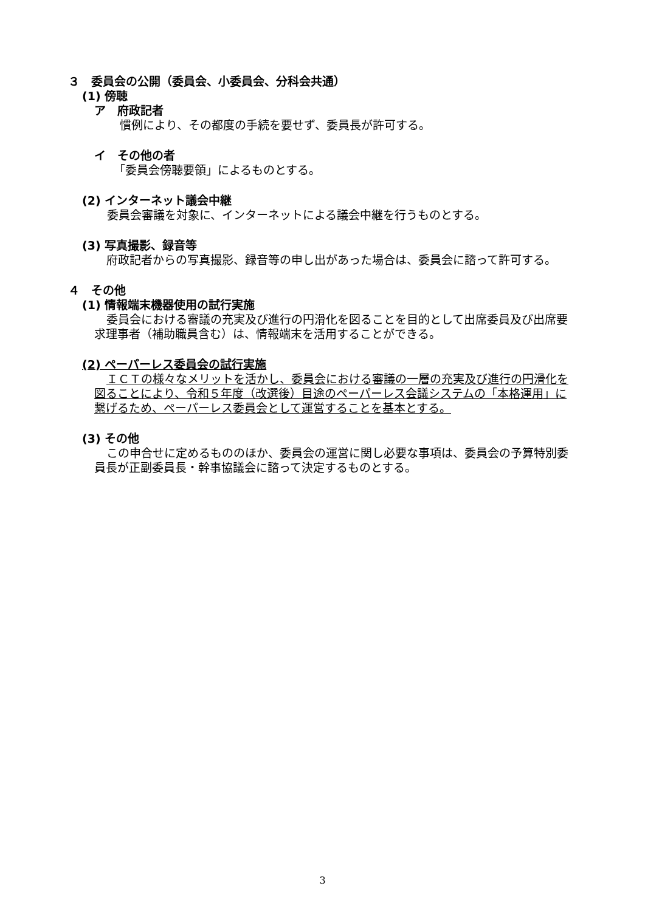３　委員会の公開（委員会、小委員会、分科会共通）
(1) 傍聴
ア　府政記者
慣例により、その都度の手続を要せず、委員長が許可する。
イ　その他の者
「委員会傍聴要領」によるものとする。
(2) インターネット議会中継
委員会審議を対象に、インターネットによる議会中継を行うものとする。
(3) 写真撮影、録音等
府政記者からの写真撮影、録音等の申し出があった場合は、委員会に諮って許可する。
４　その他
(1) 情報端末機器使用の試行実施
委員会における審議の充実及び進行の円滑化を図ることを目的として出席委員及び出席要求理事者（補助職員含む）は、情報端末を活用することができる。
(2) ペーパーレス委員会の試行実施
ＩＣＴの様々なメリットを活かし、委員会における審議の一層の充実及び進行の円滑化を図ることにより、令和５年度（改選後）目途のペーパーレス会議システムの「本格運用」に繋げるため、ペーパーレス委員会として運営することを基本とする。
(3) その他
この申合せに定めるもののほか、委員会の運営に関し必要な事項は、委員会の予算特別委員長が正副委員長・幹事協議会に諮って決定するものとする。
3